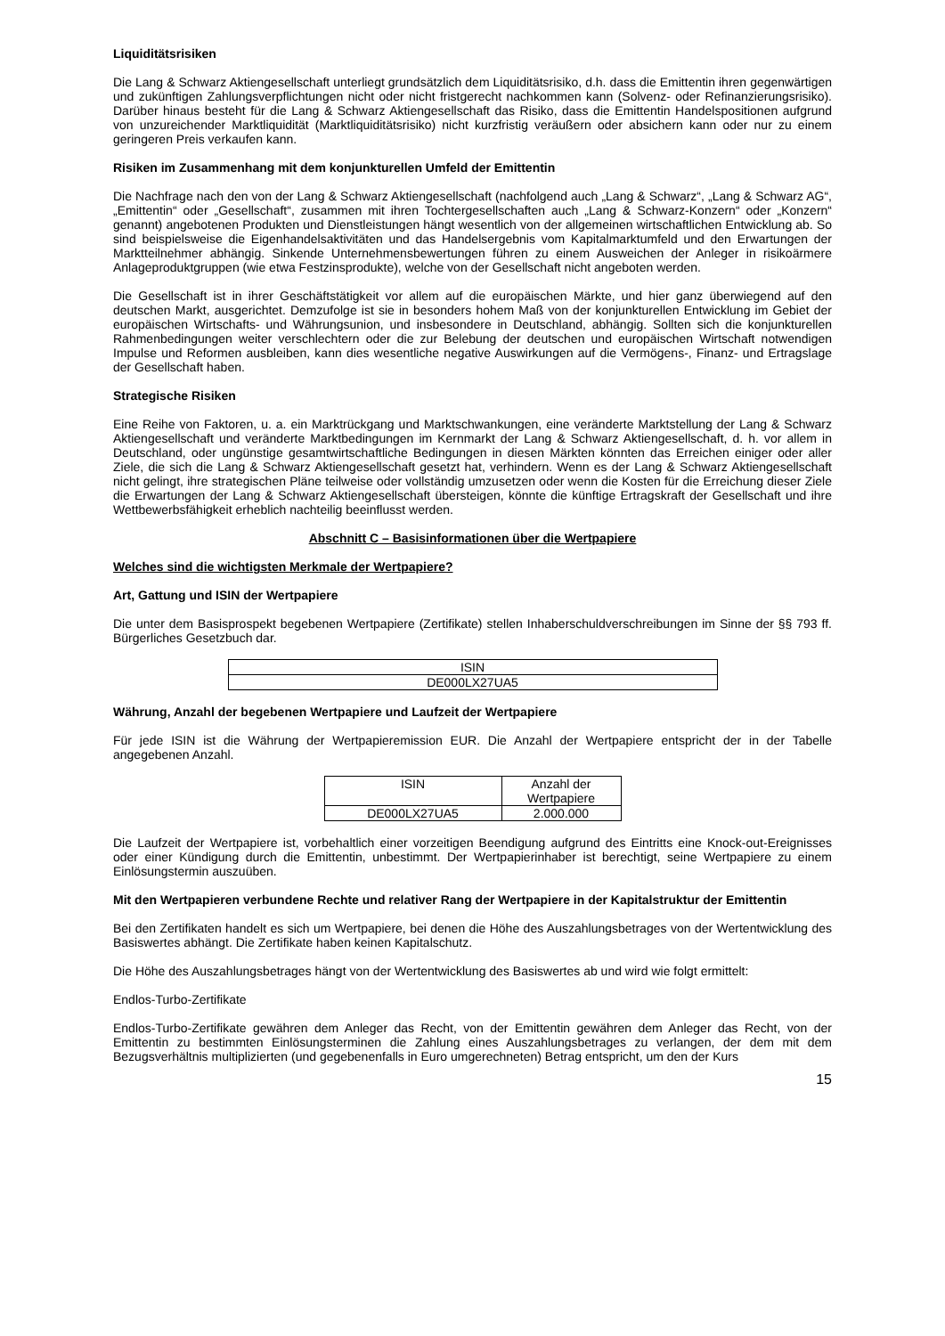Liquiditätsrisiken
Die Lang & Schwarz Aktiengesellschaft unterliegt grundsätzlich dem Liquiditätsrisiko, d.h. dass die Emittentin ihren gegenwärtigen und zukünftigen Zahlungsverpflichtungen nicht oder nicht fristgerecht nachkommen kann (Solvenz- oder Refinanzierungsrisiko). Darüber hinaus besteht für die Lang & Schwarz Aktiengesellschaft das Risiko, dass die Emittentin Handelspositionen aufgrund von unzureichender Marktliquidität (Marktliquiditätsrisiko) nicht kurzfristig veräußern oder absichern kann oder nur zu einem geringeren Preis verkaufen kann.
Risiken im Zusammenhang mit dem konjunkturellen Umfeld der Emittentin
Die Nachfrage nach den von der Lang & Schwarz Aktiengesellschaft (nachfolgend auch „Lang & Schwarz“, „Lang & Schwarz AG“, „Emittentin“ oder „Gesellschaft“, zusammen mit ihren Tochtergesellschaften auch „Lang & Schwarz-Konzern“ oder „Konzern“ genannt) angebotenen Produkten und Dienstleistungen hängt wesentlich von der allgemeinen wirtschaftlichen Entwicklung ab. So sind beispielsweise die Eigenhandelsaktivitäten und das Handelsergebnis vom Kapitalmarktumfeld und den Erwartungen der Marktteilnehmer abhängig. Sinkende Unternehmensbewertungen führen zu einem Ausweichen der Anleger in risikoärmere Anlageproduktgruppen (wie etwa Festzinsprodukte), welche von der Gesellschaft nicht angeboten werden.
Die Gesellschaft ist in ihrer Geschäftstätigkeit vor allem auf die europäischen Märkte, und hier ganz überwiegend auf den deutschen Markt, ausgerichtet. Demzufolge ist sie in besonders hohem Maß von der konjunkturellen Entwicklung im Gebiet der europäischen Wirtschafts- und Währungsunion, und insbesondere in Deutschland, abhängig. Sollten sich die konjunkturellen Rahmenbedingungen weiter verschlechtern oder die zur Belebung der deutschen und europäischen Wirtschaft notwendigen Impulse und Reformen ausbleiben, kann dies wesentliche negative Auswirkungen auf die Vermögens-, Finanz- und Ertragslage der Gesellschaft haben.
Strategische Risiken
Eine Reihe von Faktoren, u. a. ein Marktrückgang und Marktschwankungen, eine veränderte Marktstellung der Lang & Schwarz Aktiengesellschaft und veränderte Marktbedingungen im Kernmarkt der Lang & Schwarz Aktiengesellschaft, d. h. vor allem in Deutschland, oder ungünstige gesamtwirtschaftliche Bedingungen in diesen Märkten könnten das Erreichen einiger oder aller Ziele, die sich die Lang & Schwarz Aktiengesellschaft gesetzt hat, verhindern. Wenn es der Lang & Schwarz Aktiengesellschaft nicht gelingt, ihre strategischen Pläne teilweise oder vollständig umzusetzen oder wenn die Kosten für die Erreichung dieser Ziele die Erwartungen der Lang & Schwarz Aktiengesellschaft übersteigen, könnte die künftige Ertragskraft der Gesellschaft und ihre Wettbewerbsfähigkeit erheblich nachteilig beeinflusst werden.
Abschnitt C – Basisinformationen über die Wertpapiere
Welches sind die wichtigsten Merkmale der Wertpapiere?
Art, Gattung und ISIN der Wertpapiere
Die unter dem Basisprospekt begebenen Wertpapiere (Zertifikate) stellen Inhaberschuldverschreibungen im Sinne der §§ 793 ff. Bürgerliches Gesetzbuch dar.
| ISIN |
| --- |
| DE000LX27UA5 |
Währung, Anzahl der begebenen Wertpapiere und Laufzeit der Wertpapiere
Für jede ISIN ist die Währung der Wertpapieremission EUR. Die Anzahl der Wertpapiere entspricht der in der Tabelle angegebenen Anzahl.
| ISIN | Anzahl der Wertpapiere |
| --- | --- |
| DE000LX27UA5 | 2.000.000 |
Die Laufzeit der Wertpapiere ist, vorbehaltlich einer vorzeitigen Beendigung aufgrund des Eintritts eine Knock-out-Ereignisses oder einer Kündigung durch die Emittentin, unbestimmt. Der Wertpapierinhaber ist berechtigt, seine Wertpapiere zu einem Einlösungstermin auszuüben.
Mit den Wertpapieren verbundene Rechte und relativer Rang der Wertpapiere in der Kapitalstruktur der Emittentin
Bei den Zertifikaten handelt es sich um Wertpapiere, bei denen die Höhe des Auszahlungsbetrages von der Wertentwicklung des Basiswertes abhängt. Die Zertifikate haben keinen Kapitalschutz.
Die Höhe des Auszahlungsbetrages hängt von der Wertentwicklung des Basiswertes ab und wird wie folgt ermittelt:
Endlos-Turbo-Zertifikate
Endlos-Turbo-Zertifikate gewähren dem Anleger das Recht, von der Emittentin gewähren dem Anleger das Recht, von der Emittentin zu bestimmten Einlösungsterminen die Zahlung eines Auszahlungsbetrages zu verlangen, der dem mit dem Bezugsverhältnis multiplizierten (und gegebenenfalls in Euro umgerechneten) Betrag entspricht, um den der Kurs
15